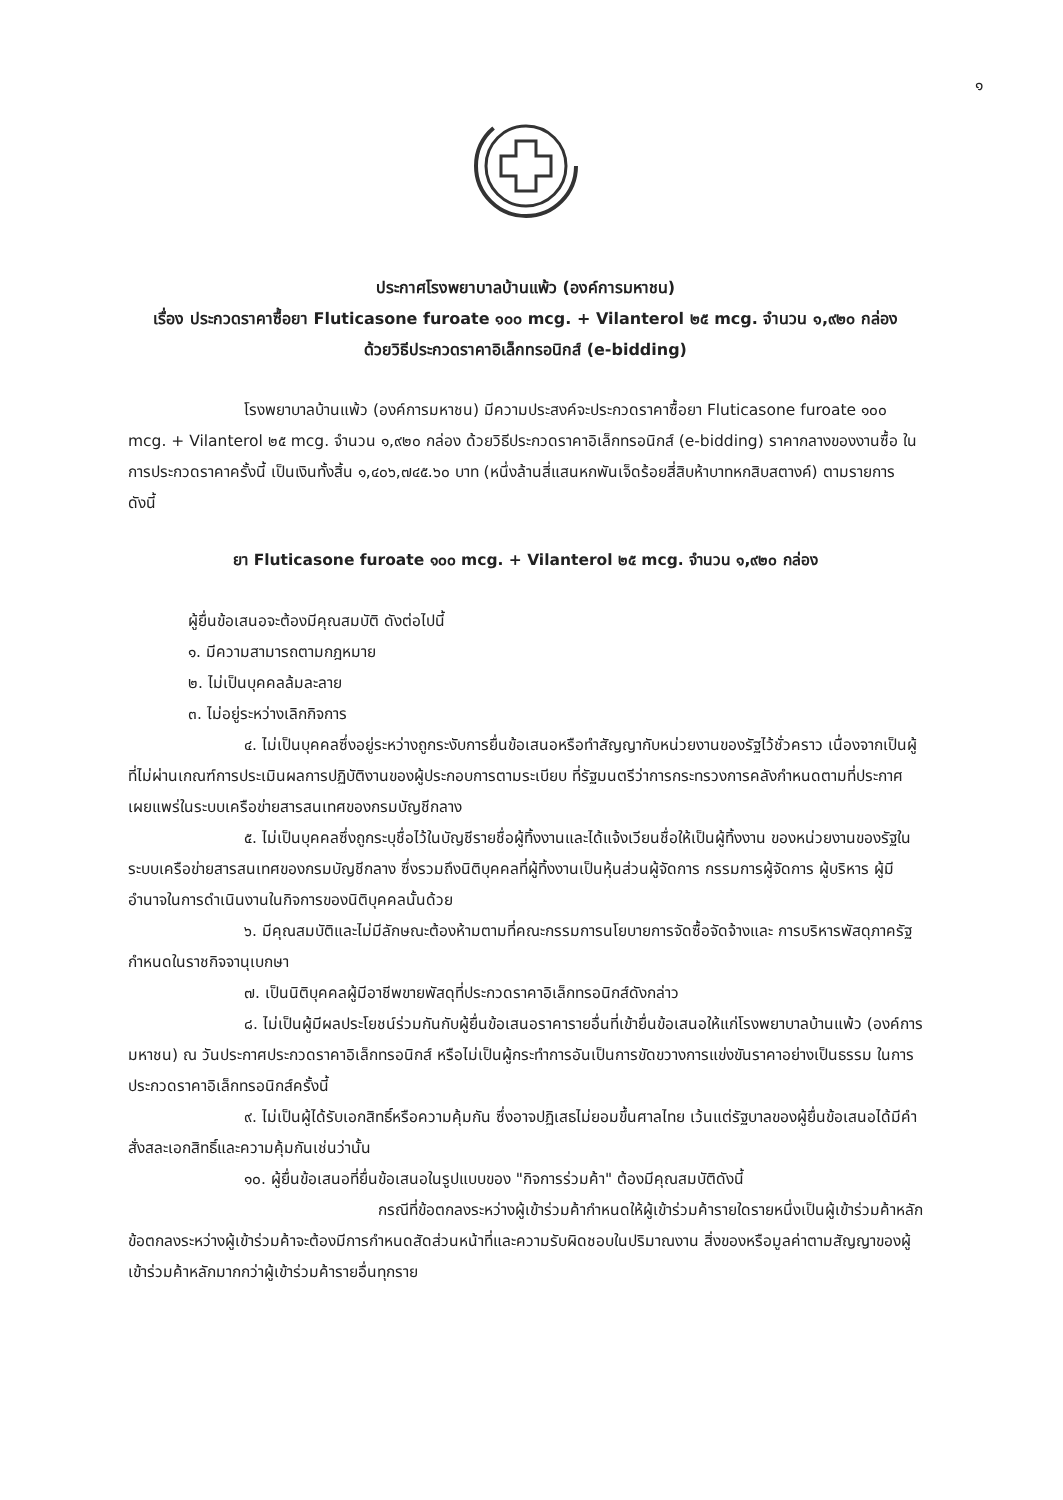๑
ประกาศโรงพยาบาลบ้านแพ้ว (องค์การมหาชน)
เรื่อง ประกวดราคาซื้อยา Fluticasone furoate ๑๐๐ mcg. + Vilanterol ๒๕ mcg. จำนวน ๑,๙๒๐ กล่อง
ด้วยวิธีประกวดราคาอิเล็กทรอนิกส์ (e-bidding)
โรงพยาบาลบ้านแพ้ว (องค์การมหาชน) มีความประสงค์จะประกวดราคาซื้อยา Fluticasone furoate ๑๐๐ mcg. + Vilanterol ๒๕ mcg. จำนวน ๑,๙๒๐ กล่อง ด้วยวิธีประกวดราคาอิเล็กทรอนิกส์ (e-bidding) ราคากลางของงานซื้อ ในการประกวดราคาครั้งนี้ เป็นเงินทั้งสิ้น ๑,๔๐๖,๗๔๕.๖๐ บาท (หนึ่งล้านสี่แสนหกพันเจ็ดร้อยสี่สิบห้าบาทหกสิบสตางค์) ตามรายการ ดังนี้
ยา Fluticasone furoate ๑๐๐ mcg. + Vilanterol ๒๕ mcg. จำนวน ๑,๙๒๐ กล่อง
ผู้ยื่นข้อเสนอจะต้องมีคุณสมบัติ ดังต่อไปนี้
๑. มีความสามารถตามกฎหมาย
๒. ไม่เป็นบุคคลล้มละลาย
๓. ไม่อยู่ระหว่างเลิกกิจการ
๔. ไม่เป็นบุคคลซึ่งอยู่ระหว่างถูกระงับการยื่นข้อเสนอหรือทำสัญญากับหน่วยงานของรัฐไว้ชั่วคราว เนื่องจากเป็นผู้ที่ไม่ผ่านเกณฑ์การประเมินผลการปฏิบัติงานของผู้ประกอบการตามระเบียบ ที่รัฐมนตรีว่าการกระทรวงการคลังกำหนดตามที่ประกาศเผยแพร่ในระบบเครือข่ายสารสนเทศของกรมบัญชีกลาง
๕. ไม่เป็นบุคคลซึ่งถูกระบุชื่อไว้ในบัญชีรายชื่อผู้ทิ้งงานและได้แจ้งเวียนชื่อให้เป็นผู้ทิ้งงาน ของหน่วยงานของรัฐในระบบเครือข่ายสารสนเทศของกรมบัญชีกลาง ซึ่งรวมถึงนิติบุคคลที่ผู้ทิ้งงานเป็นหุ้นส่วนผู้จัดการ กรรมการผู้จัดการ ผู้บริหาร ผู้มีอำนาจในการดำเนินงานในกิจการของนิติบุคคลนั้นด้วย
๖. มีคุณสมบัติและไม่มีลักษณะต้องห้ามตามที่คณะกรรมการนโยบายการจัดซื้อจัดจ้างและ การบริหารพัสดุภาครัฐกำหนดในราชกิจจานุเบกษา
๗. เป็นนิติบุคคลผู้มีอาชีพขายพัสดุที่ประกวดราคาอิเล็กทรอนิกส์ดังกล่าว
๘. ไม่เป็นผู้มีผลประโยชน์ร่วมกันกับผู้ยื่นข้อเสนอราคารายอื่นที่เข้ายื่นข้อเสนอให้แก่โรงพยาบาลบ้านแพ้ว (องค์การมหาชน) ณ วันประกาศประกวดราคาอิเล็กทรอนิกส์ หรือไม่เป็นผู้กระทำการอันเป็นการขัดขวางการแข่งขันราคาอย่างเป็นธรรม ในการประกวดราคาอิเล็กทรอนิกส์ครั้งนี้
๙. ไม่เป็นผู้ได้รับเอกสิทธิ์หรือความคุ้มกัน ซึ่งอาจปฏิเสธไม่ยอมขึ้นศาลไทย เว้นแต่รัฐบาลของผู้ยื่นข้อเสนอได้มีคำสั่งสละเอกสิทธิ์และความคุ้มกันเช่นว่านั้น
๑๐. ผู้ยื่นข้อเสนอที่ยื่นข้อเสนอในรูปแบบของ "กิจการร่วมค้า" ต้องมีคุณสมบัติดังนี้
กรณีที่ข้อตกลงระหว่างผู้เข้าร่วมค้ากำหนดให้ผู้เข้าร่วมค้ารายใดรายหนึ่งเป็นผู้เข้าร่วมค้าหลัก ข้อตกลงระหว่างผู้เข้าร่วมค้าจะต้องมีการกำหนดสัดส่วนหน้าที่และความรับผิดชอบในปริมาณงาน สิ่งของหรือมูลค่าตามสัญญาของผู้เข้าร่วมค้าหลักมากกว่าผู้เข้าร่วมค้ารายอื่นทุกราย